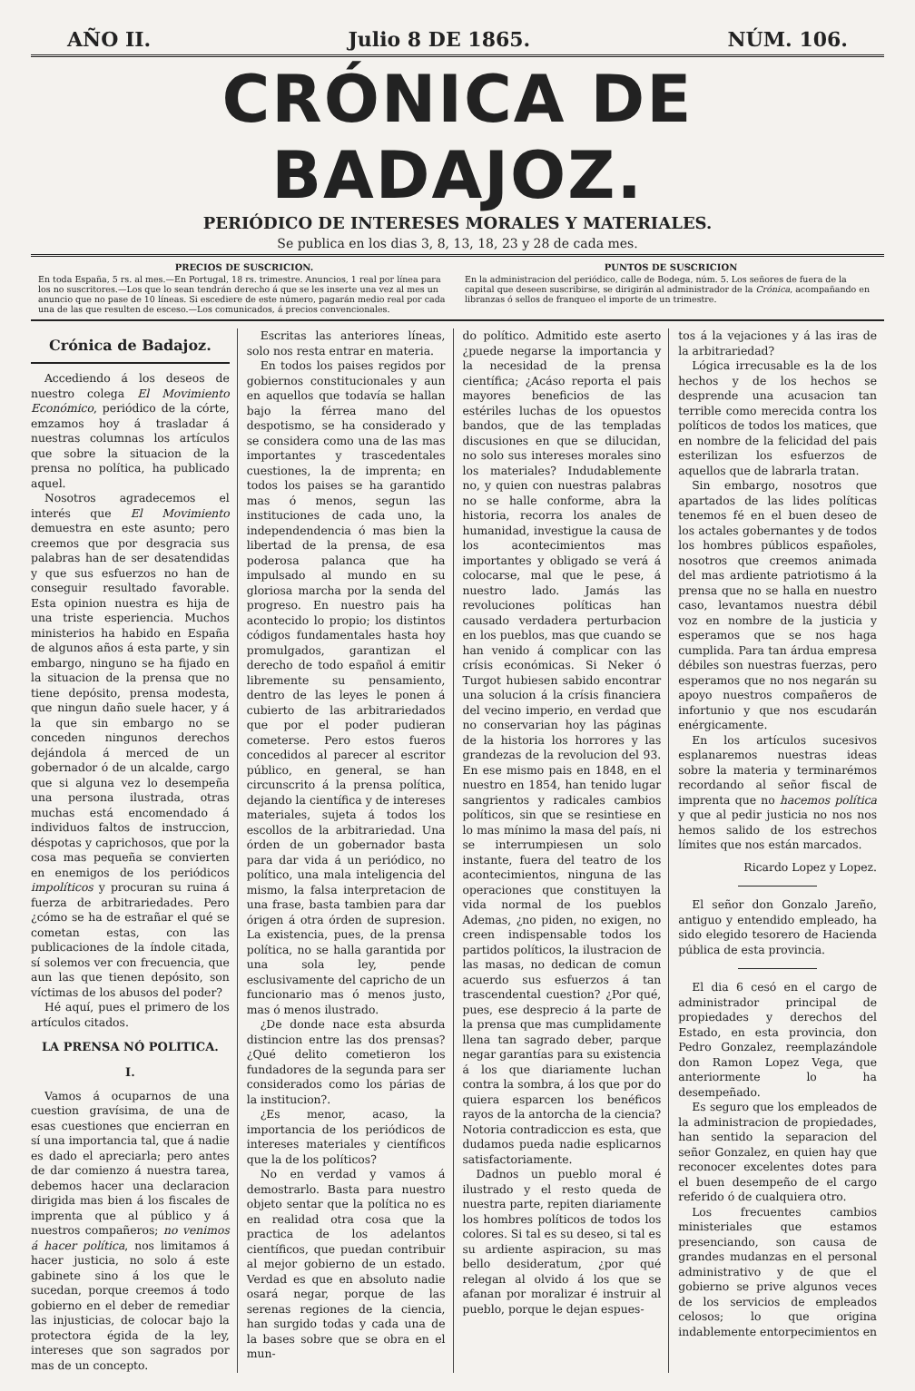AÑO II. Julio 8 DE 1865. NÚM. 106.
CRÓNICA DE BADAJOZ.
PERIÓDICO DE INTERESES MORALES Y MATERIALES.
Se publica en los dias 3, 8, 13, 18, 23 y 28 de cada mes.
PRECIOS DE SUSCRICION.
En toda España, 5 rs. al mes.—En Portugal, 18 rs. trimestre. Anuncios, 1 real por línea para los no suscritores.—Los que lo sean tendrán derecho á que se les inserte una vez al mes un anuncio que no pase de 10 líneas. Si escediere de este número, pagarán medio real por cada una de las que resulten de esceso.—Los comunicados, á precios convencionales.
PUNTOS DE SUSCRICION
En la administracion del periódico, calle de Bodega, núm. 5. Los señores de fuera de la capital que deseen suscribirse, se dirigirán al administrador de la Crónica, acompañando en libranzas ó sellos de franqueo el importe de un trimestre.
Crónica de Badajoz.
Accediendo á los deseos de nuestro colega El Movimiento Económico, periódico de la córte, emzamos hoy á trasladar á nuestras columnas los artículos que sobre la situacion de la prensa no política, ha publicado aquel.
Nosotros agradecemos el interés que El Movimiento demuestra en este asunto; pero creemos que por desgracia sus palabras han de ser desatendidas y que sus esfuerzos no han de conseguir resultado favorable. Esta opinion nuestra es hija de una triste esperiencia. Muchos ministerios ha habido en España de algunos años á esta parte, y sin embargo, ninguno se ha fijado en la situacion de la prensa que no tiene depósito, prensa modesta, que ningun daño suele hacer, y á la que sin embargo no se conceden ningunos derechos dejándola á merced de un gobernador ó de un alcalde, cargo que si alguna vez lo desempeña una persona ilustrada, otras muchas está encomendado á individuos faltos de instruccion, déspotas y caprichosos, que por la cosa mas pequeña se convierten en enemigos de los periódicos impolíticos y procuran su ruina á fuerza de arbitrariedades. Pero ¿cómo se ha de estrañar el qué se cometan estas, con las publicaciones de la índole citada, sí solemos ver con frecuencia, que aun las que tienen depósito, son víctimas de los abusos del poder?
Hé aquí, pues el primero de los artículos citados.
LA PRENSA NÓ POLITICA.
I.
Vamos á ocuparnos de una cuestion gravísima, de una de esas cuestiones que encierran en sí una importancia tal, que á nadie es dado el apreciarla; pero antes de dar comienzo á nuestra tarea, debemos hacer una declaracion dirigida mas bien á los fiscales de imprenta que al público y á nuestros compañeros; no venimos á hacer política, nos limitamos á hacer justicia, no solo á este gabinete sino á los que le sucedan, porque creemos á todo gobierno en el deber de remediar las injusticias, de colocar bajo la protectora égida de la ley, intereses que son sagrados por mas de un concepto.
Escritas las anteriores líneas, solo nos resta entrar en materia.
En todos los paises regidos por gobiernos constitucionales y aun en aquellos que todavía se hallan bajo la férrea mano del despotismo, se ha considerado y se considera como una de las mas importantes y trascedentales cuestiones, la de imprenta; en todos los paises se ha garantido mas ó menos, segun las instituciones de cada uno, la independendencia ó mas bien la libertad de la prensa, de esa poderosa palanca que ha impulsado al mundo en su gloriosa marcha por la senda del progreso. En nuestro pais ha acontecido lo propio; los distintos códigos fundamentales hasta hoy promulgados, garantizan el derecho de todo español á emitir libremente su pensamiento, dentro de las leyes le ponen á cubierto de las arbitrariedados que por el poder pudieran cometerse. Pero estos fueros concedidos al parecer al escritor público, en general, se han circunscrito á la prensa política, dejando la científica y de intereses materiales, sujeta á todos los escollos de la arbitrariedad. Una órden de un gobernador basta para dar vida á un periódico, no político, una mala inteligencia del mismo, la falsa interpretacion de una frase, basta tambien para dar órigen á otra órden de supresion. La existencia, pues, de la prensa política, no se halla garantida por una sola ley, pende esclusivamente del capricho de un funcionario mas ó menos justo, mas ó menos ilustrado.
¿De donde nace esta absurda distincion entre las dos prensas? ¿Qué delito cometieron los fundadores de la segunda para ser considerados como los párias de la institucion?.
¿Es menor, acaso, la importancia de los periódicos de intereses materiales y científicos que la de los políticos?
No en verdad y vamos á demostrarlo. Basta para nuestro objeto sentar que la política no es en realidad otra cosa que la practica de los adelantos científicos, que puedan contribuir al mejor gobierno de un estado. Verdad es que en absoluto nadie osará negar, porque de las serenas regiones de la ciencia, han surgido todas y cada una de la bases sobre que se obra en el mun-
do político. Admitido este aserto ¿puede negarse la importancia y la necesidad de la prensa científica; ¿Acáso reporta el pais mayores beneficios de las estériles luchas de los opuestos bandos, que de las templadas discusiones en que se dilucidan, no solo sus intereses morales sino los materiales? Indudablemente no, y quien con nuestras palabras no se halle conforme, abra la historia, recorra los anales de humanidad, investigue la causa de los acontecimientos mas importantes y obligado se verá á colocarse, mal que le pese, á nuestro lado. Jamás las revoluciones políticas han causado verdadera perturbacion en los pueblos, mas que cuando se han venido á complicar con las crísis económicas. Si Neker ó Turgot hubiesen sabido encontrar una solucion á la crísis financiera del vecino imperio, en verdad que no conservarian hoy las páginas de la historia los horrores y las grandezas de la revolucion del 93. En ese mismo pais en 1848, en el nuestro en 1854, han tenido lugar sangrientos y radicales cambios políticos, sin que se resintiese en lo mas mínimo la masa del país, ni se interrumpiesen un solo instante, fuera del teatro de los acontecimientos, ninguna de las operaciones que constituyen la vida normal de los pueblos Ademas, ¿no piden, no exigen, no creen indispensable todos los partidos políticos, la ilustracion de las masas, no dedican de comun acuerdo sus esfuerzos á tan trascendental cuestion? ¿Por qué, pues, ese desprecio á la parte de la prensa que mas cumplidamente llena tan sagrado deber, parque negar garantías para su existencia á los que diariamente luchan contra la sombra, á los que por do quiera esparcen los benéficos rayos de la antorcha de la ciencia? Notoria contradiccion es esta, que dudamos pueda nadie esplicarnos satisfactoriamente.
Dadnos un pueblo moral é ilustrado y el resto queda de nuestra parte, repiten diariamente los hombres políticos de todos los colores. Si tal es su deseo, si tal es su ardiente aspiracion, su mas bello desideratum, ¿por qué relegan al olvido á los que se afanan por moralizar é instruir al pueblo, porque le dejan espues-
tos á la vejaciones y á las iras de la arbitrariedad?
Lógica irrecusable es la de los hechos y de los hechos se desprende una acusacion tan terrible como merecida contra los políticos de todos los matices, que en nombre de la felicidad del pais esterilizan los esfuerzos de aquellos que de labrarla tratan.
Sin embargo, nosotros que apartados de las lides políticas tenemos fé en el buen deseo de los actales gobernantes y de todos los hombres públicos españoles, nosotros que creemos animada del mas ardiente patriotismo á la prensa que no se halla en nuestro caso, levantamos nuestra débil voz en nombre de la justicia y esperamos que se nos haga cumplida. Para tan árdua empresa débiles son nuestras fuerzas, pero esperamos que no nos negarán su apoyo nuestros compañeros de infortunio y que nos escudarán enérgicamente.
En los artículos sucesivos esplanaremos nuestras ideas sobre la materia y terminarémos recordando al señor fiscal de imprenta que no hacemos política y que al pedir justicia no nos nos hemos salido de los estrechos límites que nos están marcados.
Ricardo Lopez y Lopez.
El señor don Gonzalo Jareño, antiguo y entendido empleado, ha sido elegido tesorero de Hacienda pública de esta provincia.
El dia 6 cesó en el cargo de administrador principal de propiedades y derechos del Estado, en esta provincia, don Pedro Gonzalez, reemplazándole don Ramon Lopez Vega, que anteriormente lo ha desempeñado.
Es seguro que los empleados de la administracion de propiedades, han sentido la separacion del señor Gonzalez, en quien hay que reconocer excelentes dotes para el buen desempeño de el cargo referido ó de cualquiera otro.
Los frecuentes cambios ministeriales que estamos presenciando, son causa de grandes mudanzas en el personal administrativo y de que el gobierno se prive algunos veces de los servicios de empleados celosos; lo que origina indablemente entorpecimientos en